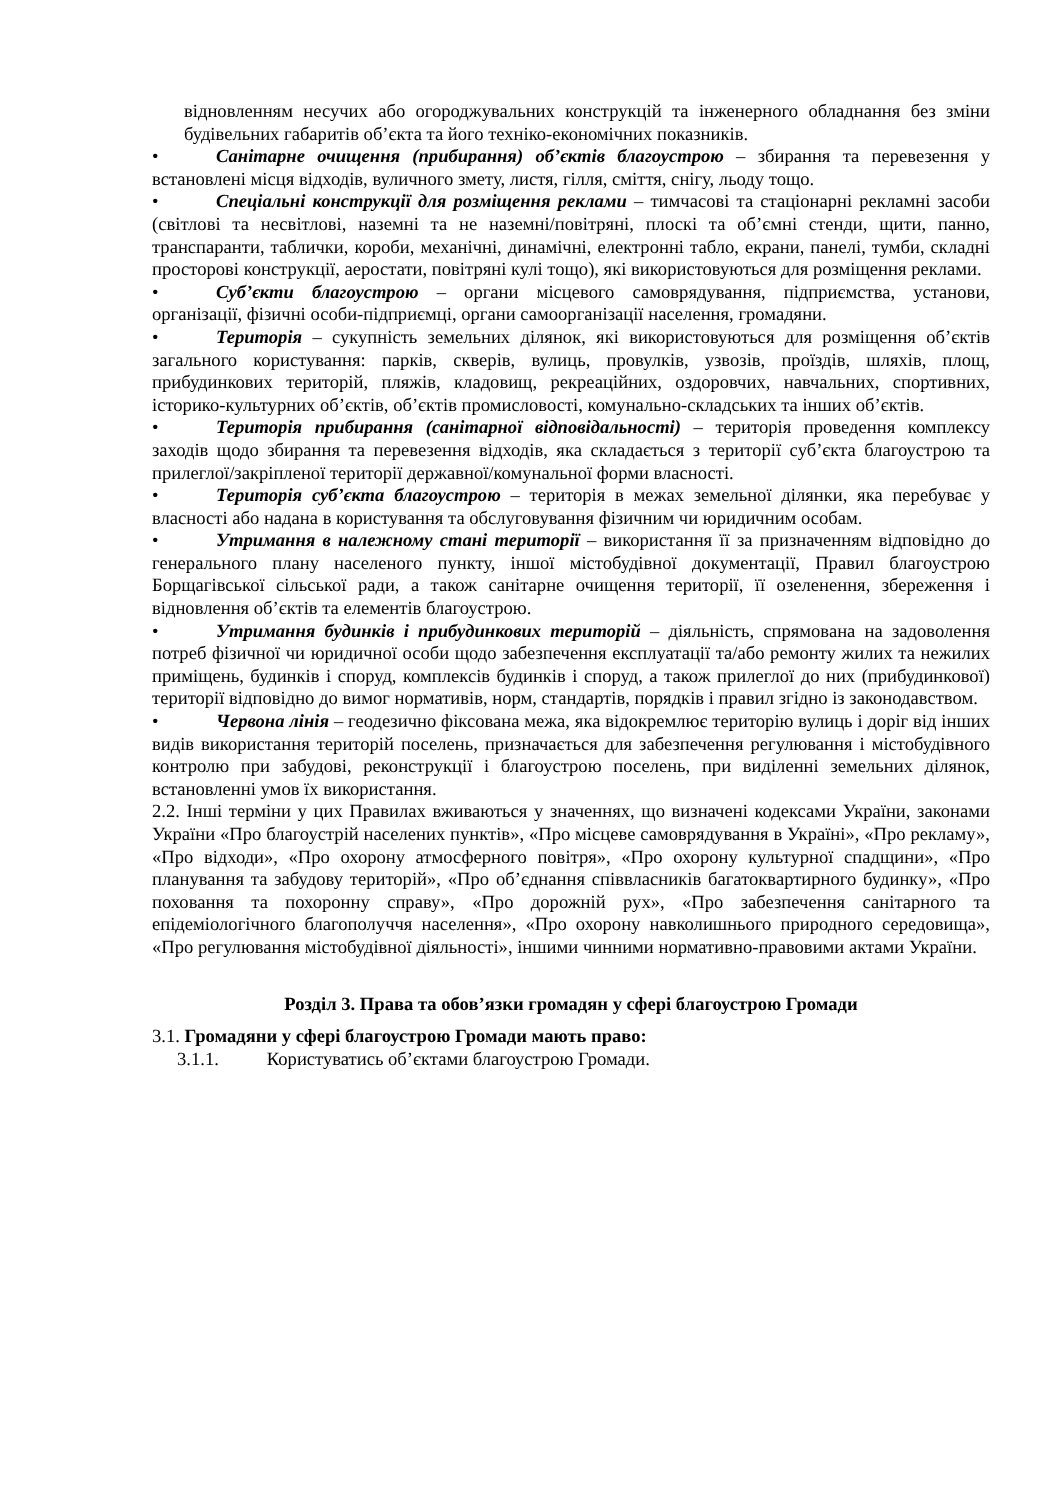відновленням несучих або огороджувальних конструкцій та інженерного обладнання без зміни будівельних габаритів об’єкта та його техніко-економічних показників.
• Санітарне очищення (прибирання) об’єктів благоустрою – збирання та перевезення у встановлені місця відходів, вуличного змету, листя, гілля, сміття, снігу, льоду тощо.
• Спеціальні конструкції для розміщення реклами – тимчасові та стаціонарні рекламні засоби (світлові та несвітлові, наземні та не наземні/повітряні, плоскі та об’ємні стенди, щити, панно, транспаранти, таблички, короби, механічні, динамічні, електронні табло, екрани, панелі, тумби, складні просторові конструкції, аеростати, повітряні кулі тощо), які використовуються для розміщення реклами.
• Суб’єкти благоустрою – органи місцевого самоврядування, підприємства, установи, організації, фізичні особи-підприємці, органи самоорганізації населення, громадяни.
• Територія – сукупність земельних ділянок, які використовуються для розміщення об’єктів загального користування: парків, скверів, вулиць, провулків, узвозів, проїздів, шляхів, площ, прибудинкових територій, пляжів, кладовищ, рекреаційних, оздоровчих, навчальних, спортивних, історико-культурних об’єктів, об’єктів промисловості, комунально-складських та інших об’єктів.
• Територія прибирання (санітарної відповідальності) – територія проведення комплексу заходів щодо збирання та перевезення відходів, яка складається з території суб’єкта благоустрою та прилеглої/закріпленої території державної/комунальної форми власності.
• Територія суб’єкта благоустрою – територія в межах земельної ділянки, яка перебуває у власності або надана в користування та обслуговування фізичним чи юридичним особам.
• Утримання в належному стані території – використання її за призначенням відповідно до генерального плану населеного пункту, іншої містобудівної документації, Правил благоустрою Борщагівської сільської ради, а також санітарне очищення території, її озеленення, збереження і відновлення об’єктів та елементів благоустрою.
• Утримання будинків і прибудинкових територій – діяльність, спрямована на задоволення потреб фізичної чи юридичної особи щодо забезпечення експлуатації та/або ремонту жилих та нежилих приміщень, будинків і споруд, комплексів будинків і споруд, а також прилеглої до них (прибудинкової) території відповідно до вимог нормативів, норм, стандартів, порядків і правил згідно із законодавством.
• Червона лінія – геодезично фіксована межа, яка відокремлює територію вулиць і доріг від інших видів використання територій поселень, призначається для забезпечення регулювання і містобудівного контролю при забудові, реконструкції і благоустрою поселень, при виділенні земельних ділянок, встановленні умов їх використання.
2.2. Інші терміни у цих Правилах вживаються у значеннях, що визначені кодексами України, законами України «Про благоустрій населених пунктів», «Про місцеве самоврядування в Україні», «Про рекламу», «Про відходи», «Про охорону атмосферного повітря», «Про охорону культурної спадщини», «Про планування та забудову територій», «Про об’єднання співвласників багатоквартирного будинку», «Про поховання та похоронну справу», «Про дорожній рух», «Про забезпечення санітарного та епідеміологічного благополуччя населення», «Про охорону навколишнього природного середовища», «Про регулювання містобудівної діяльності», іншими чинними нормативно-правовими актами України.
Розділ 3. Права та обов’язки громадян у сфері благоустрою Громади
3.1. Громадяни у сфері благоустрою Громади мають право:
3.1.1. Користуватись об’єктами благоустрою Громади.